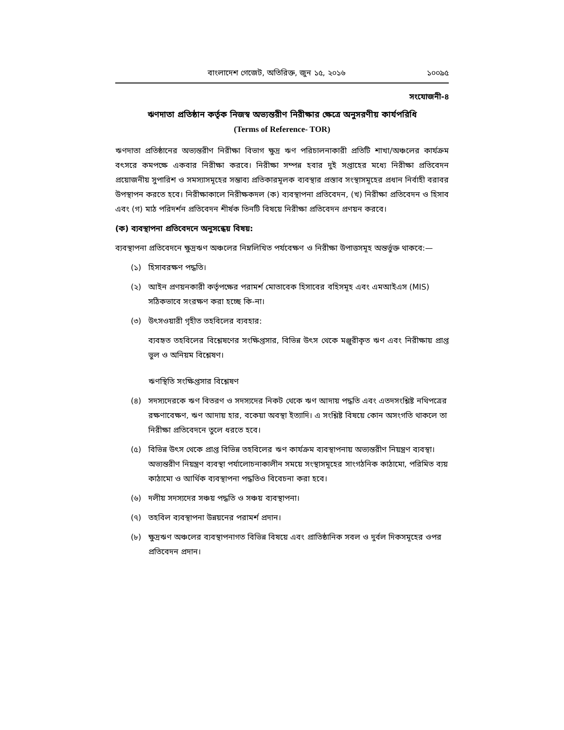বাংলাদেশ গেজেট, অতিরিক্ত, জুন ১৫, ২০১৬ ১০০৯৫
সংযোজনী-৪
ঋণদাতা প্রতিষ্ঠান কর্তৃক নিজস্ব অভ্যন্তরীণ নিরীক্ষার ক্ষেত্রে অনুসরণীয় কার্যপরিধি
(Terms of Reference- TOR)
ঋণদাতা প্রতিষ্ঠানের অভ্যন্তরীণ নিরীক্ষা বিভাগ ক্ষুদ্র ঋণ পরিচালনাকারী প্রতিটি শাখা/অঞ্চলের কার্যক্রম বৎসরে কমপক্ষে একবার নিরীক্ষা করবে। নিরীক্ষা সম্পন্ন হবার দুই সপ্তাহের মধ্যে নিরীক্ষা প্রতিবেদন প্রয়োজনীয় সুপারিশ ও সমস্যাসমূহের সম্ভাব্য প্রতিকারমূলক ব্যবস্থার প্রস্তাব সংস্থাসমূহের প্রধান নির্বাহী বরাবর উপস্থাপন করতে হবে। নিরীক্ষাকালে নিরীক্ষকদল (ক) ব্যবস্থাপনা প্রতিবেদন, (খ) নিরীক্ষা প্রতিবেদন ও হিসাব এবং (গ) মাঠ পরিদর্শন প্রতিবেদন শীর্ষক তিনটি বিষয়ে নিরীক্ষা প্রতিবেদন প্রণয়ন করবে।
(ক) ব্যবস্থাপনা প্রতিবেদনে অনুসন্ধেয় বিষয়:
ব্যবস্থাপনা প্রতিবেদনে ক্ষুদ্রঋণ অঞ্চলের নিম্নলিখিত পর্যবেক্ষণ ও নিরীক্ষা উপাত্তসমূহ অন্তর্ভুক্ত থাকবে:—
(১) হিসাবরক্ষণ পদ্ধতি।
(২) আইন প্রণয়নকারী কর্তৃপক্ষের পরামর্শ মোতাবেক হিসাবের বহিসমূহ এবং এমআইএস (MIS) সঠিকভাবে সংরক্ষণ করা হচ্ছে কি-না।
(৩) উৎসওয়ারী গৃহীত তহবিলের ব্যবহার:
ব্যবহৃত তহবিলের বিশ্লেষণের সংক্ষিপ্তসার, বিভিন্ন উৎস থেকে মঞ্জুরীকৃত ঋণ এবং নিরীক্ষায় প্রাপ্ত ভুল ও অনিয়ম বিশ্লেষণ।
ঋণস্থিতি সংক্ষিপ্তসার বিশ্লেষণ
(৪) সদস্যদেরকে ঋণ বিতরণ ও সদস্যদের নিকট থেকে ঋণ আদায় পদ্ধতি এবং এতদসংশ্লিষ্ট নথিপত্রের রক্ষণাবেক্ষণ, ঋণ আদায় হার, বকেয়া অবস্থা ইত্যাদি। এ সংশ্লিষ্ট বিষয়ে কোন অসংগতি থাকলে তা নিরীক্ষা প্রতিবেদনে তুলে ধরতে হবে।
(৫) বিভিন্ন উৎস থেকে প্রাপ্ত বিভিন্ন তহবিলের ঋণ কার্যক্রম ব্যবস্থাপনায় অভ্যন্তরীণ নিয়ন্ত্রণ ব্যবস্থা। অভ্যন্তরীণ নিয়ন্ত্রণ ব্যবস্থা পর্যালোচনাকালীন সময়ে সংস্থাসমূহের সাংগঠনিক কাঠামো, পরিমিত ব্যয় কাঠামো ও আর্থিক ব্যবস্থাপনা পদ্ধতিও বিবেচনা করা হবে।
(৬) দলীয় সদস্যদের সঞ্চয় পদ্ধতি ও সঞ্চয় ব্যবস্থাপনা।
(৭) তহবিল ব্যবস্থাপনা উন্নয়নের পরামর্শ প্রদান।
(৮) ক্ষুদ্রঋণ অঞ্চলের ব্যবস্থাপনাগত বিভিন্ন বিষয়ে এবং প্রাতিষ্ঠানিক সবল ও দুর্বল দিকসমূহের ওপর প্রতিবেদন প্রদান।